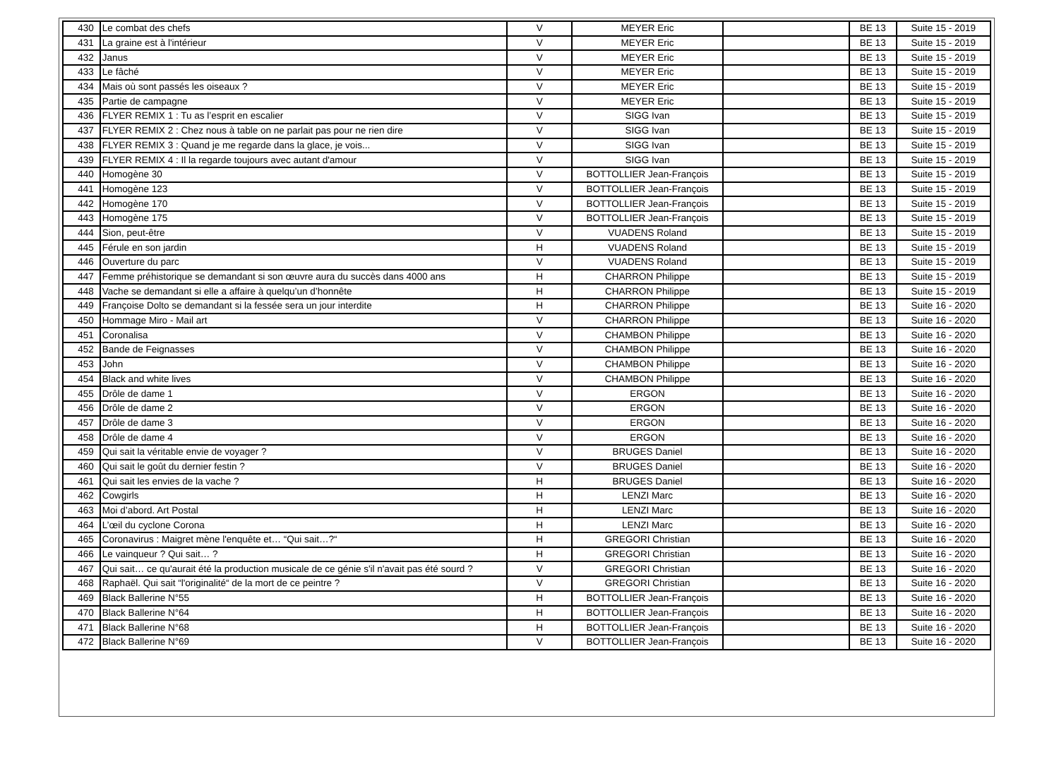| 430 | Le combat des chefs | V | MEYER Eric | | BE 13 | Suite 15 - 2019 |
| 431 | La graine est à l'intérieur | V | MEYER Eric | | BE 13 | Suite 15 - 2019 |
| 432 | Janus | V | MEYER Eric | | BE 13 | Suite 15 - 2019 |
| 433 | Le fâché | V | MEYER Eric | | BE 13 | Suite 15 - 2019 |
| 434 | Mais où sont passés les oiseaux ? | V | MEYER Eric | | BE 13 | Suite 15 - 2019 |
| 435 | Partie de campagne | V | MEYER Eric | | BE 13 | Suite 15 - 2019 |
| 436 | FLYER REMIX 1 : Tu as l’esprit en escalier | V | SIGG Ivan | | BE 13 | Suite 15 - 2019 |
| 437 | FLYER REMIX 2 : Chez nous à table on ne parlait pas pour ne rien dire | V | SIGG Ivan | | BE 13 | Suite 15 - 2019 |
| 438 | FLYER REMIX 3 : Quand je me regarde dans la glace, je vois... | V | SIGG Ivan | | BE 13 | Suite 15 - 2019 |
| 439 | FLYER REMIX 4 : Il la regarde toujours avec autant d'amour | V | SIGG Ivan | | BE 13 | Suite 15 - 2019 |
| 440 | Homogène 30 | V | BOTTOLLIER Jean-François | | BE 13 | Suite 15 - 2019 |
| 441 | Homogène 123 | V | BOTTOLLIER Jean-François | | BE 13 | Suite 15 - 2019 |
| 442 | Homogène 170 | V | BOTTOLLIER Jean-François | | BE 13 | Suite 15 - 2019 |
| 443 | Homogène 175 | V | BOTTOLLIER Jean-François | | BE 13 | Suite 15 - 2019 |
| 444 | Sion, peut-être | V | VUADENS Roland | | BE 13 | Suite 15 - 2019 |
| 445 | Férule en son jardin | H | VUADENS Roland | | BE 13 | Suite 15 - 2019 |
| 446 | Ouverture du parc | V | VUADENS Roland | | BE 13 | Suite 15 - 2019 |
| 447 | Femme préhistorique se demandant si son œuvre aura du succès dans 4000 ans | H | CHARRON Philippe | | BE 13 | Suite 15 - 2019 |
| 448 | Vache se demandant si elle a affaire à quelqu’un d’honnête | H | CHARRON Philippe | | BE 13 | Suite 15 - 2019 |
| 449 | Françoise Dolto se demandant si la fessée sera un jour interdite | H | CHARRON Philippe | | BE 13 | Suite 16 - 2020 |
| 450 | Hommage Miro - Mail art | V | CHARRON Philippe | | BE 13 | Suite 16 - 2020 |
| 451 | Coronalisa | V | CHAMBON Philippe | | BE 13 | Suite 16 - 2020 |
| 452 | Bande de Feignasses | V | CHAMBON Philippe | | BE 13 | Suite 16 - 2020 |
| 453 | John | V | CHAMBON Philippe | | BE 13 | Suite 16 - 2020 |
| 454 | Black and white lives | V | CHAMBON Philippe | | BE 13 | Suite 16 - 2020 |
| 455 | Drôle de dame 1 | V | ERGON | | BE 13 | Suite 16 - 2020 |
| 456 | Drôle de dame 2 | V | ERGON | | BE 13 | Suite 16 - 2020 |
| 457 | Drôle de dame 3 | V | ERGON | | BE 13 | Suite 16 - 2020 |
| 458 | Drôle de dame 4 | V | ERGON | | BE 13 | Suite 16 - 2020 |
| 459 | Qui sait la véritable envie de voyager ? | V | BRUGES Daniel | | BE 13 | Suite 16 - 2020 |
| 460 | Qui sait le goût du dernier festin ? | V | BRUGES Daniel | | BE 13 | Suite 16 - 2020 |
| 461 | Qui sait les envies de la vache ? | H | BRUGES Daniel | | BE 13 | Suite 16 - 2020 |
| 462 | Cowgirls | H | LENZI Marc | | BE 13 | Suite 16 - 2020 |
| 463 | Moi d’abord. Art Postal | H | LENZI Marc | | BE 13 | Suite 16 - 2020 |
| 464 | L’œil du cyclone Corona | H | LENZI Marc | | BE 13 | Suite 16 - 2020 |
| 465 | Coronavirus : Maigret mène l'enquête et… “Qui sait…?“ | H | GREGORI Christian | | BE 13 | Suite 16 - 2020 |
| 466 | Le vainqueur ? Qui sait… ? | H | GREGORI Christian | | BE 13 | Suite 16 - 2020 |
| 467 | Qui sait… ce qu'aurait été la production musicale de ce génie s'il n'avait pas été sourd ? | V | GREGORI Christian | | BE 13 | Suite 16 - 2020 |
| 468 | Raphaël. Qui sait “l'originalité“ de la mort de ce peintre ? | V | GREGORI Christian | | BE 13 | Suite 16 - 2020 |
| 469 | Black Ballerine N°55 | H | BOTTOLLIER Jean-François | | BE 13 | Suite 16 - 2020 |
| 470 | Black Ballerine N°64 | H | BOTTOLLIER Jean-François | | BE 13 | Suite 16 - 2020 |
| 471 | Black Ballerine N°68 | H | BOTTOLLIER Jean-François | | BE 13 | Suite 16 - 2020 |
| 472 | Black Ballerine N°69 | V | BOTTOLLIER Jean-François | | BE 13 | Suite 16 - 2020 |